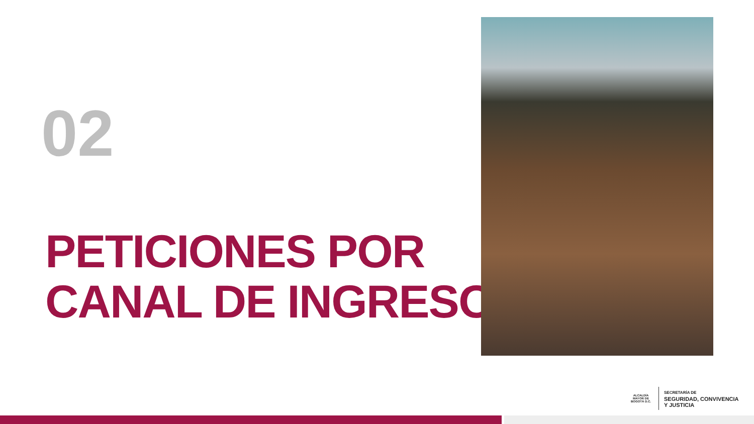02
PETICIONES POR
CANAL DE INGRESO
ALCALDÍA MAYOR DE BOGOTÁ D.C.
SECRETARÍA DE
SEGURIDAD, CONVIVENCIA
Y JUSTICIA